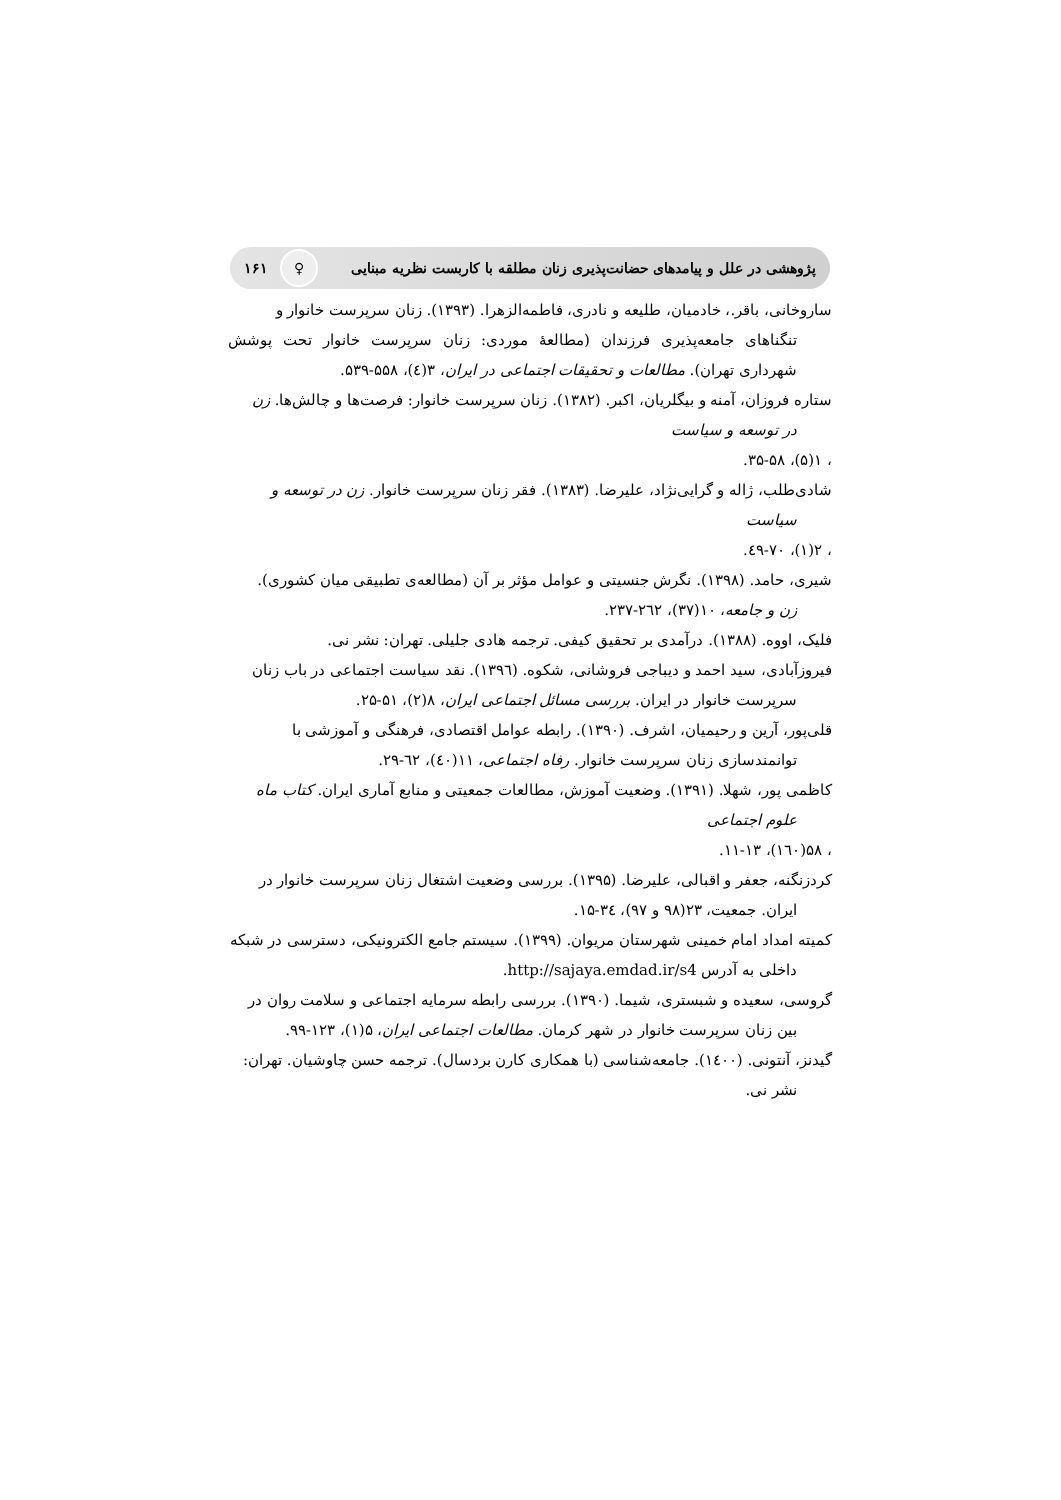پژوهشی در علل و پیامدهای حضانت‌پذیری زنان مطلقه با کاربست نظریه مبنایی ♀ ۱۶۱
ساروخانی، باقر.، خادمیان، طلیعه و نادری، فاطمه‌الزهرا. (۱۳۹۳). زنان سرپرست خانوار و
تنگناهای جامعه‌پذیری فرزندان (مطالعهٔ موردی: زنان سرپرست خانوار تحت پوشش شهرداری تهران). مطالعات و تحقیقات اجتماعی در ایران، ۳(٤)، ۵۵۸-۵۳۹.
ستاره فروزان، آمنه و بیگلریان، اکبر. (۱۳۸۲). زنان سرپرست خانوار: فرصت‌ها و چالش‌ها. زن
در توسعه و سیاست
، ۱(۵)، ۵۸-۳۵.
شادی‌طلب، ژاله و گرایی‌نژاد، علیرضا. (۱۳۸۳). فقر زنان سرپرست خانوار. زن در توسعه و
سیاست
، ۲(۱)، ۷۰-٤۹.
شیری، حامد. (۱۳۹۸). نگرش جنسیتی و عوامل مؤثر بر آن (مطالعه‌ی تطبیقی میان کشوری).
زن و جامعه، ۱۰(۳۷)، ۲٦۲-۲۳۷.
فلیک، اووه. (۱۳۸۸). درآمدی بر تحقیق کیفی. ترجمه هادی جلیلی. تهران: نشر نی.
فیروزآبادی، سید احمد و دیباجی فروشانی، شکوه. (۱۳۹٦). نقد سیاست اجتماعی در باب زنان
سرپرست خانوار در ایران. بررسی مسائل اجتماعی ایران، ۸(۲)، ۵۱-۲۵.
قلی‌پور، آرین و رحیمیان، اشرف. (۱۳۹۰). رابطه عوامل اقتصادی، فرهنگی و آموزشی با
توانمندسازی زنان سرپرست خانوار. رفاه اجتماعی، ۱۱(٤۰)، ٦۲-۲۹.
کاظمی پور، شهلا. (۱۳۹۱). وضعیت آموزش، مطالعات جمعیتی و منابع آماری ایران. کتاب ماه
علوم اجتماعی
، ۵۸(۱٦۰)، ۱۳-۱۱.
کردزنگنه، جعفر و اقبالی، علیرضا. (۱۳۹۵). بررسی وضعیت اشتغال زنان سرپرست خانوار در
ایران. جمعیت، ۲۳(۹۸ و ۹۷)، ۳٤-۱۵.
کمیته امداد امام خمینی شهرستان مریوان. (۱۳۹۹). سیستم جامع الکترونیکی، دسترسی در شبکه
داخلی به آدرس http://sajaya.emdad.ir/s4.
گروسی، سعیده و شبستری، شیما. (۱۳۹۰). بررسی رابطه سرمایه اجتماعی و سلامت روان در
بین زنان سرپرست خانوار در شهر کرمان. مطالعات اجتماعی ایران، ۵(۱)، ۱۲۳-۹۹.
گیدنز، آنتونی. (۱٤۰۰). جامعه‌شناسی (با همکاری کارن بردسال). ترجمه حسن چاوشیان. تهران:
نشر نی.